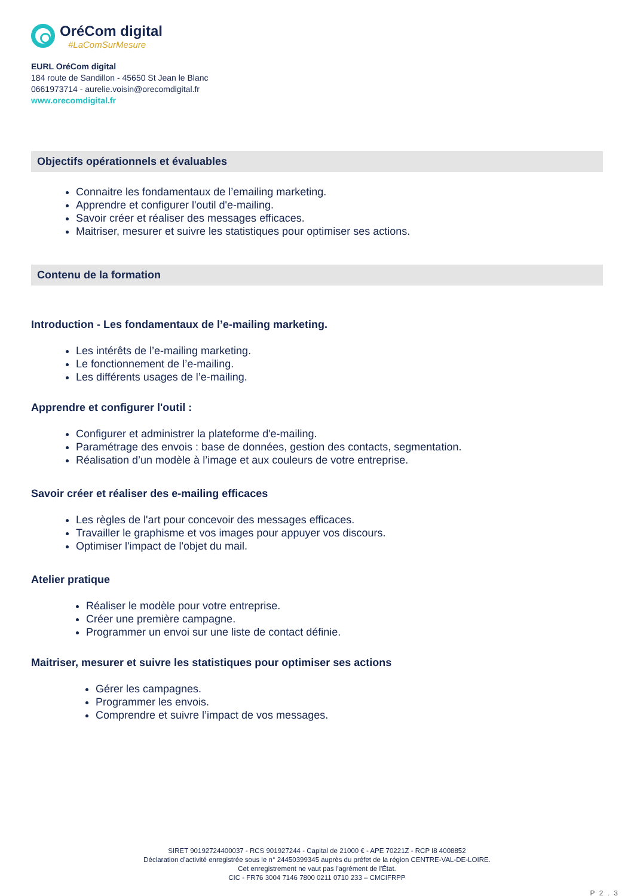OréCom digital
#LaComSurMesure
EURL OréCom digital
184 route de Sandillon - 45650 St Jean le Blanc
0661973714 - aurelie.voisin@orecomdigital.fr
www.orecomdigital.fr
Objectifs opérationnels et évaluables
Connaitre les fondamentaux de l’emailing marketing.
Apprendre et configurer l'outil d'e-mailing.
Savoir créer et réaliser des messages efficaces.
Maitriser, mesurer et suivre les statistiques pour optimiser ses actions.
Contenu de la formation
Introduction - Les fondamentaux de l’e-mailing marketing.
Les intérêts de l’e-mailing marketing.
Le fonctionnement de l’e-mailing.
Les différents usages de l’e-mailing.
Apprendre et configurer l'outil :
Configurer et administrer la plateforme d'e-mailing.
Paramétrage des envois : base de données, gestion des contacts, segmentation.
Réalisation d’un modèle à l’image et aux couleurs de votre entreprise.
Savoir créer et réaliser des e-mailing efficaces
Les règles de l'art pour concevoir des messages efficaces.
Travailler le graphisme et vos images pour appuyer vos discours.
Optimiser l'impact de l'objet du mail.
Atelier pratique
Réaliser le modèle pour votre entreprise.
Créer une première campagne.
Programmer un envoi sur une liste de contact définie.
Maitriser, mesurer et suivre les statistiques pour optimiser ses actions
Gérer les campagnes.
Programmer les envois.
Comprendre et suivre l’impact de vos messages.
SIRET 90192724400037 - RCS 901927244 - Capital de 21000 € - APE 70221Z - RCP I8 4008852
Déclaration d'activité enregistrée sous le n° 24450399345 auprès du préfet de la région CENTRE-VAL-DE-LOIRE.
Cet enregistrement ne vaut pas l'agrément de l'État.
CIC - FR76 3004 7146 7800 0211 0710 233 – CMCIFRPP
P 2 . 3